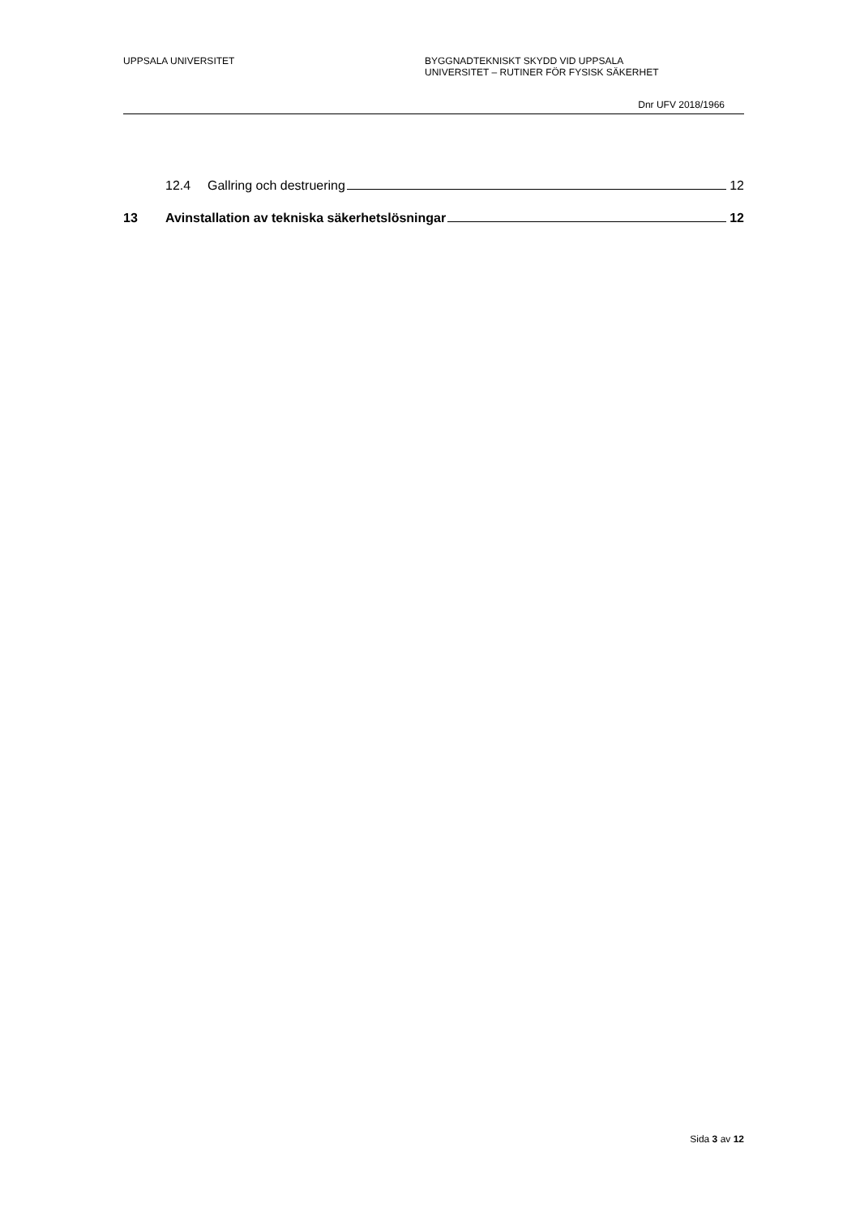UPPSALA UNIVERSITET BYGGNADTEKNISKT SKYDD VID UPPSALA
UNIVERSITET – RUTINER FÖR FYSISK SÄKERHET
Dnr UFV 2018/1966
12.4 Gallring och destruering 12
13 Avinstallation av tekniska säkerhetslösningar 12
Sida 3 av 12